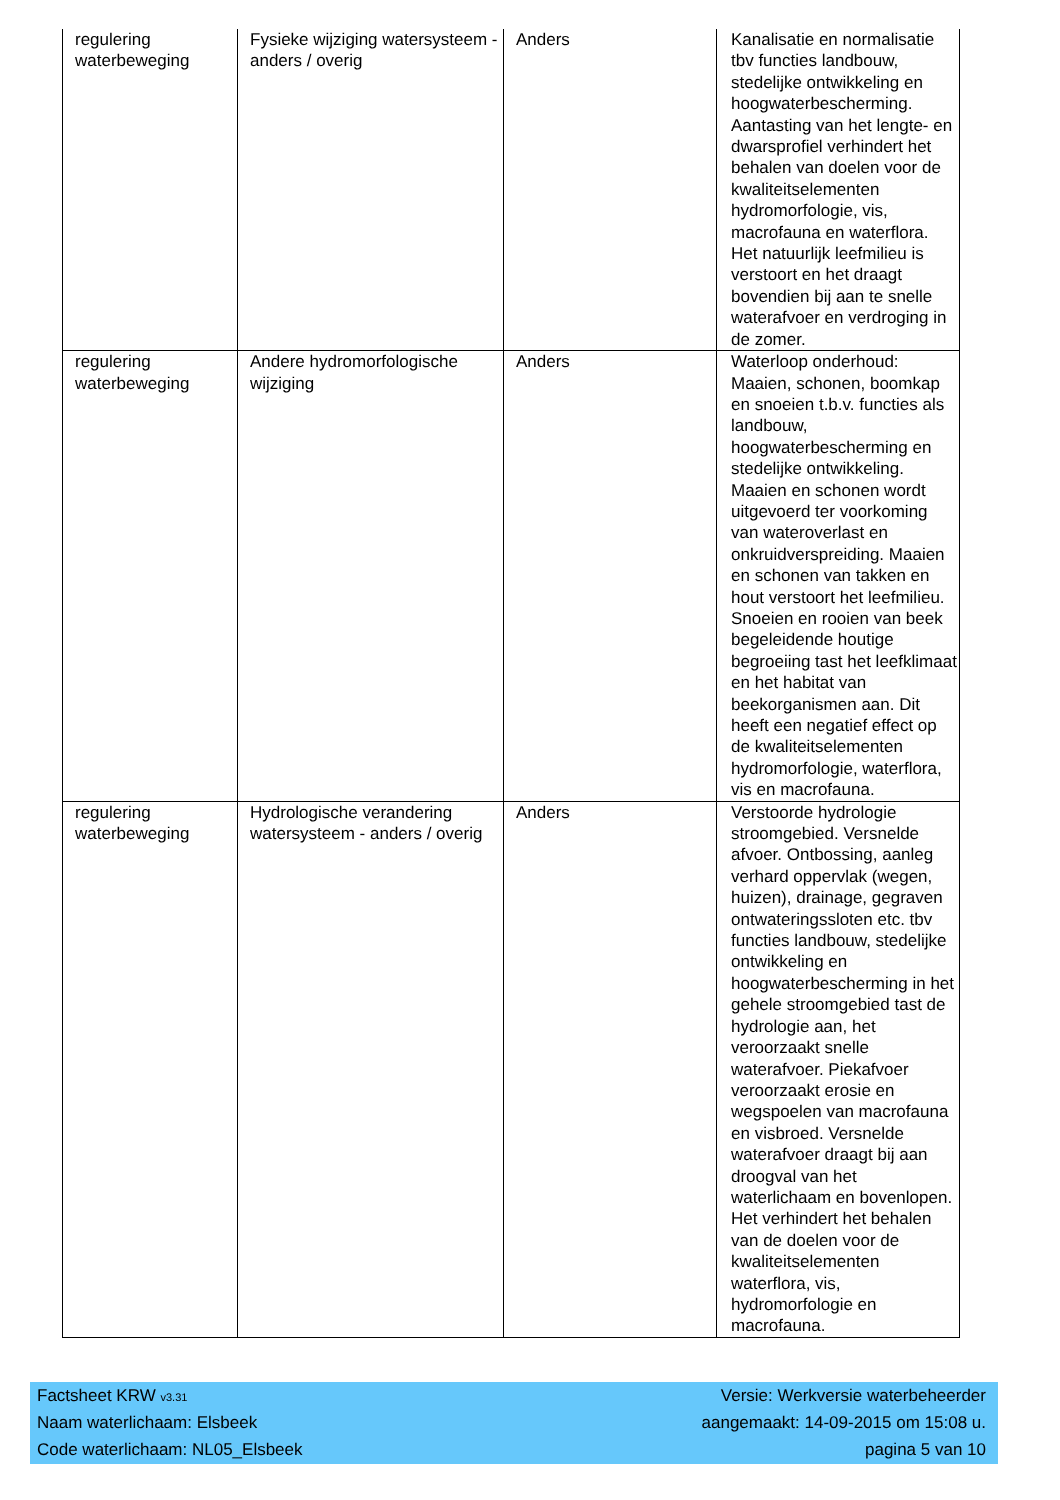| regulering waterbeweging | Fysieke wijziging watersysteem - anders / overig | Anders | Kanalisatie en normalisatie tbv functies landbouw, stedelijke ontwikkeling en hoogwaterbescherming. Aantasting van het lengte- en dwarsprofiel verhindert het behalen van doelen voor de kwaliteitselementen hydromorfologie, vis, macrofauna en waterflora. Het natuurlijk leefmilieu is verstoort en het draagt bovendien bij aan te snelle waterafvoer en verdroging in de zomer. |
| regulering waterbeweging | Andere hydromorfologische wijziging | Anders | Waterloop onderhoud: Maaien, schonen, boomkap en snoeien t.b.v. functies als landbouw, hoogwaterbescherming en stedelijke ontwikkeling. Maaien en schonen wordt uitgevoerd ter voorkoming van wateroverlast en onkruidverspreiding. Maaien en schonen van takken en hout verstoort het leefmilieu. Snoeien en rooien van beek begeleidende houtige begroeiing tast het leefklimaat en het habitat van beekorganismen aan. Dit heeft een negatief effect op de kwaliteitselementen hydromorfologie, waterflora, vis en macrofauna. |
| regulering waterbeweging | Hydrologische verandering watersysteem - anders / overig | Anders | Verstoorde hydrologie stroomgebied. Versnelde afvoer. Ontbossing, aanleg verhard oppervlak (wegen, huizen), drainage, gegraven ontwateringssloten etc. tbv functies landbouw, stedelijke ontwikkeling en hoogwaterbescherming in het gehele stroomgebied tast de hydrologie aan, het veroorzaakt snelle waterafvoer. Piekafvoer veroorzaakt erosie en wegspoelen van macrofauna en visbroed. Versnelde waterafvoer draagt bij aan droogval van het waterlichaam en bovenlopen. Het verhindert het behalen van de doelen voor de kwaliteitselementen waterflora, vis, hydromorfologie en macrofauna. |
Factsheet KRW v3.31 Versie: Werkversie waterbeheerder
Naam waterlichaam: Elsbeek aangemaakt: 14-09-2015 om 15:08 u.
Code waterlichaam: NL05_Elsbeek pagina 5 van 10